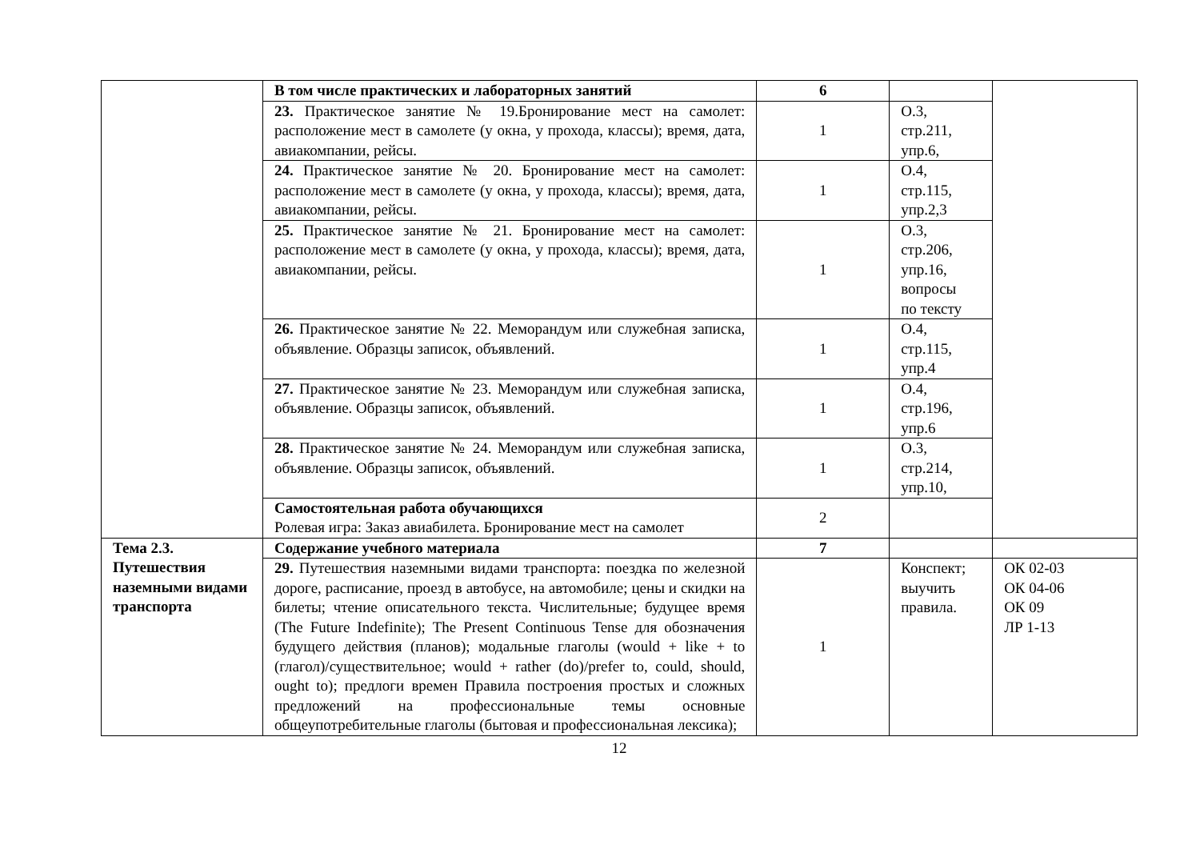| | В том числе практических и лабораторных занятий | 6 | | |
| | 23. Практическое занятие № 19.Бронирование мест на самолет: расположение мест в самолете (у окна, у прохода, классы); время, дата, авиакомпании, рейсы. | 1 | О.3, стр.211, упр.6, | |
| | 24. Практическое занятие № 20. Бронирование мест на самолет: расположение мест в самолете (у окна, у прохода, классы); время, дата, авиакомпании, рейсы. | 1 | О.4, стр.115, упр.2,3 | |
| | 25. Практическое занятие № 21. Бронирование мест на самолет: расположение мест в самолете (у окна, у прохода, классы); время, дата, авиакомпании, рейсы. | 1 | О.3, стр.206, упр.16, вопросы по тексту | |
| | 26. Практическое занятие № 22. Меморандум или служебная записка, объявление. Образцы записок, объявлений. | 1 | О.4, стр.115, упр.4 | |
| | 27. Практическое занятие № 23. Меморандум или служебная записка, объявление. Образцы записок, объявлений. | 1 | О.4, стр.196, упр.6 | |
| | 28. Практическое занятие № 24. Меморандум или служебная записка, объявление. Образцы записок, объявлений. | 1 | О.3, стр.214, упр.10, | |
| | Самостоятельная работа обучающихся Ролевая игра: Заказ авиабилета. Бронирование мест на самолет | 2 | | |
| Тема 2.3. Путешествия наземными видами транспорта | Содержание учебного материала | 7 | | |
| | 29. Путешествия наземными видами транспорта: поездка по железной дороге, расписание, проезд в автобусе, на автомобиле; цены и скидки на билеты; чтение описательного текста. Числительные; будущее время (The Future Indefinite); The Present Continuous Tense для обозначения будущего действия (планов); модальные глаголы (would + like + to (глагол)/существительное; would + rather (do)/prefer to, could, should, ought to); предлоги времен Правила построения простых и сложных предложений на профессиональные темы основные общеупотребительные глаголы (бытовая и профессиональная лексика); | 1 | Конспект; выучить правила. | ОК 02-03 ОК 04-06 ОК 09 ЛР 1-13 |
12